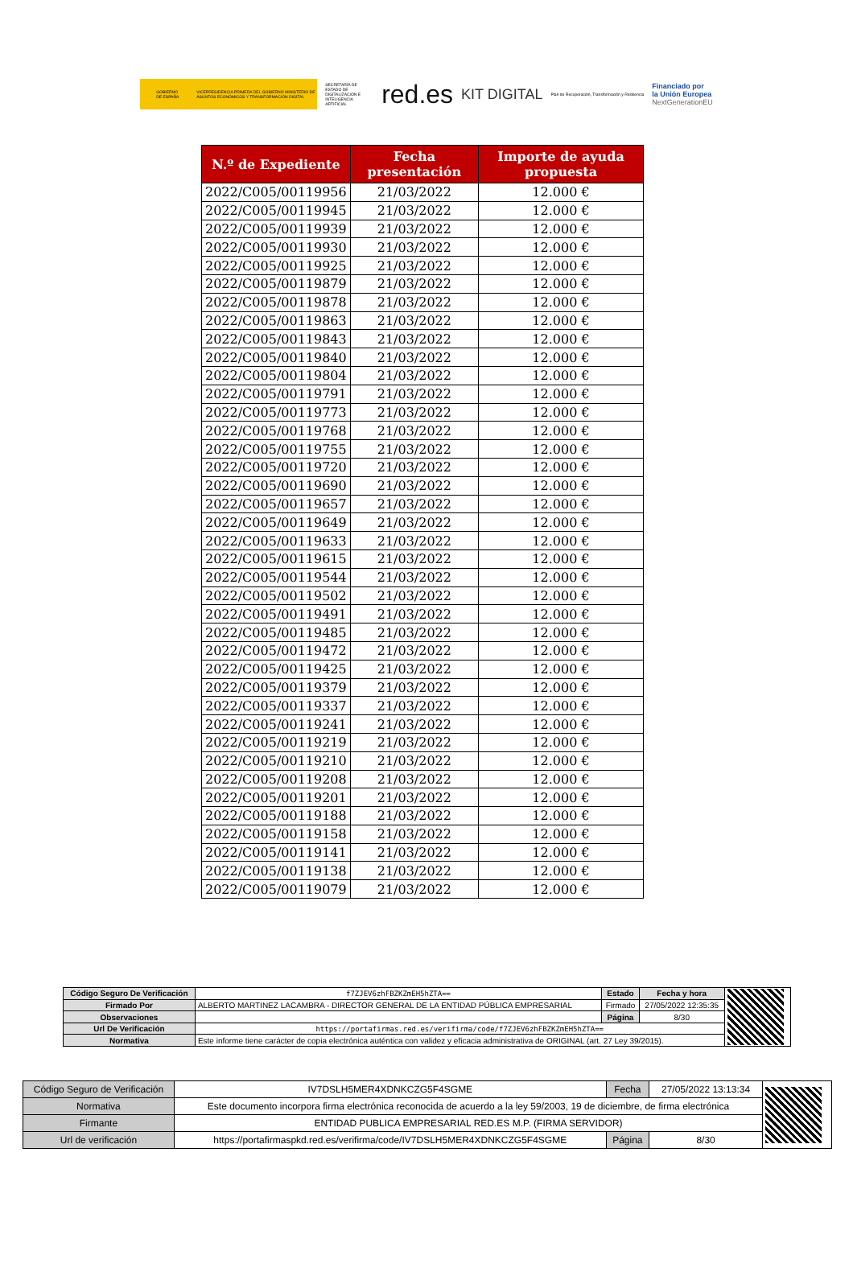GOBIERNO DE ESPAÑA VICEPRESIDENCIA PRIMERA DEL GOBIERNO MINISTERIO DE ASUNTOS ECONÓMICOS Y TRANSFORMACIÓN DIGITAL
SECRETARÍA DE ESTADO DE DIGITALIZACIÓN E INTELIGENCIA ARTIFICIAL
red.es
KIT DIGITAL
Plan de Recuperación, Transformación y Resiliencia
Financiado por
la Unión Europea
NextGenerationEU
| N.º de Expediente | Fecha presentación | Importe de ayuda propuesta |
| --- | --- | --- |
| 2022/C005/00119956 | 21/03/2022 | 12.000 € |
| 2022/C005/00119945 | 21/03/2022 | 12.000 € |
| 2022/C005/00119939 | 21/03/2022 | 12.000 € |
| 2022/C005/00119930 | 21/03/2022 | 12.000 € |
| 2022/C005/00119925 | 21/03/2022 | 12.000 € |
| 2022/C005/00119879 | 21/03/2022 | 12.000 € |
| 2022/C005/00119878 | 21/03/2022 | 12.000 € |
| 2022/C005/00119863 | 21/03/2022 | 12.000 € |
| 2022/C005/00119843 | 21/03/2022 | 12.000 € |
| 2022/C005/00119840 | 21/03/2022 | 12.000 € |
| 2022/C005/00119804 | 21/03/2022 | 12.000 € |
| 2022/C005/00119791 | 21/03/2022 | 12.000 € |
| 2022/C005/00119773 | 21/03/2022 | 12.000 € |
| 2022/C005/00119768 | 21/03/2022 | 12.000 € |
| 2022/C005/00119755 | 21/03/2022 | 12.000 € |
| 2022/C005/00119720 | 21/03/2022 | 12.000 € |
| 2022/C005/00119690 | 21/03/2022 | 12.000 € |
| 2022/C005/00119657 | 21/03/2022 | 12.000 € |
| 2022/C005/00119649 | 21/03/2022 | 12.000 € |
| 2022/C005/00119633 | 21/03/2022 | 12.000 € |
| 2022/C005/00119615 | 21/03/2022 | 12.000 € |
| 2022/C005/00119544 | 21/03/2022 | 12.000 € |
| 2022/C005/00119502 | 21/03/2022 | 12.000 € |
| 2022/C005/00119491 | 21/03/2022 | 12.000 € |
| 2022/C005/00119485 | 21/03/2022 | 12.000 € |
| 2022/C005/00119472 | 21/03/2022 | 12.000 € |
| 2022/C005/00119425 | 21/03/2022 | 12.000 € |
| 2022/C005/00119379 | 21/03/2022 | 12.000 € |
| 2022/C005/00119337 | 21/03/2022 | 12.000 € |
| 2022/C005/00119241 | 21/03/2022 | 12.000 € |
| 2022/C005/00119219 | 21/03/2022 | 12.000 € |
| 2022/C005/00119210 | 21/03/2022 | 12.000 € |
| 2022/C005/00119208 | 21/03/2022 | 12.000 € |
| 2022/C005/00119201 | 21/03/2022 | 12.000 € |
| 2022/C005/00119188 | 21/03/2022 | 12.000 € |
| 2022/C005/00119158 | 21/03/2022 | 12.000 € |
| 2022/C005/00119141 | 21/03/2022 | 12.000 € |
| 2022/C005/00119138 | 21/03/2022 | 12.000 € |
| 2022/C005/00119079 | 21/03/2022 | 12.000 € |
| Código Seguro De Verificación | f7ZJEV6zhFBZKZmEH5hZTA== | Estado | Fecha y hora | |
| Firmado Por | ALBERTO MARTINEZ LACAMBRA - DIRECTOR GENERAL DE LA ENTIDAD PÚBLICA EMPRESARIAL | Firmado | 27/05/2022 12:35:35 | |
| Observaciones | | Página | 8/30 | |
| Url De Verificación | https://portafirmas.red.es/verifirma/code/f7ZJEV6zhFBZKZmEH5hZTA== | | | |
| Normativa | Este informe tiene carácter de copia electrónica auténtica con validez y eficacia administrativa de ORIGINAL (art. 27 Ley 39/2015). | | | |
| Código Seguro de Verificación | IV7DSLH5MER4XDNKCZG5F4SGME | Fecha | 27/05/2022 13:13:34 | |
| Normativa | Este documento incorpora firma electrónica reconocida de acuerdo a la ley 59/2003, 19 de diciembre, de firma electrónica | | | |
| Firmante | ENTIDAD PUBLICA EMPRESARIAL RED.ES M.P. (FIRMA SERVIDOR) | | | |
| Url de verificación | https://portafirmaspkd.red.es/verifirma/code/IV7DSLH5MER4XDNKCZG5F4SGME | Página | 8/30 | |